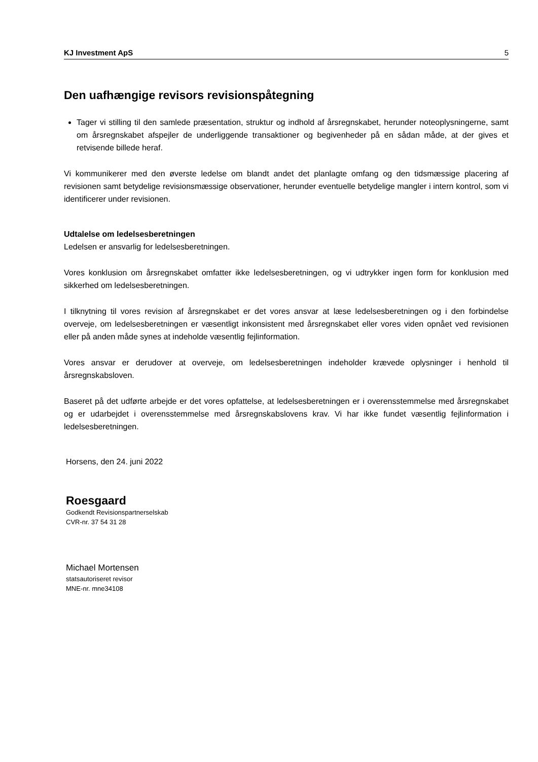KJ Investment ApS 5
Den uafhængige revisors revisionspåtegning
Tager vi stilling til den samlede præsentation, struktur og indhold af årsregnskabet, herunder noteoplysningerne, samt om årsregnskabet afspejler de underliggende transaktioner og begivenheder på en sådan måde, at der gives et retvisende billede heraf.
Vi kommunikerer med den øverste ledelse om blandt andet det planlagte omfang og den tidsmæssige placering af revisionen samt betydelige revisionsmæssige observationer, herunder eventuelle betydelige mangler i intern kontrol, som vi identificerer under revisionen.
Udtalelse om ledelsesberetningen
Ledelsen er ansvarlig for ledelsesberetningen.
Vores konklusion om årsregnskabet omfatter ikke ledelsesberetningen, og vi udtrykker ingen form for konklusion med sikkerhed om ledelsesberetningen.
I tilknytning til vores revision af årsregnskabet er det vores ansvar at læse ledelsesberetningen og i den forbindelse overveje, om ledelsesberetningen er væsentligt inkonsistent med årsregnskabet eller vores viden opnået ved revisionen eller på anden måde synes at indeholde væsentlig fejlinformation.
Vores ansvar er derudover at overveje, om ledelsesberetningen indeholder krævede oplysninger i henhold til årsregnskabsloven.
Baseret på det udførte arbejde er det vores opfattelse, at ledelsesberetningen er i overensstemmelse med årsregnskabet og er udarbejdet i overensstemmelse med årsregnskabslovens krav. Vi har ikke fundet væsentlig fejlinformation i ledelsesberetningen.
Horsens, den 24. juni 2022
Roesgaard
Godkendt Revisionspartnerselskab
CVR-nr. 37 54 31 28
Michael Mortensen
statsautoriseret revisor
MNE-nr. mne34108